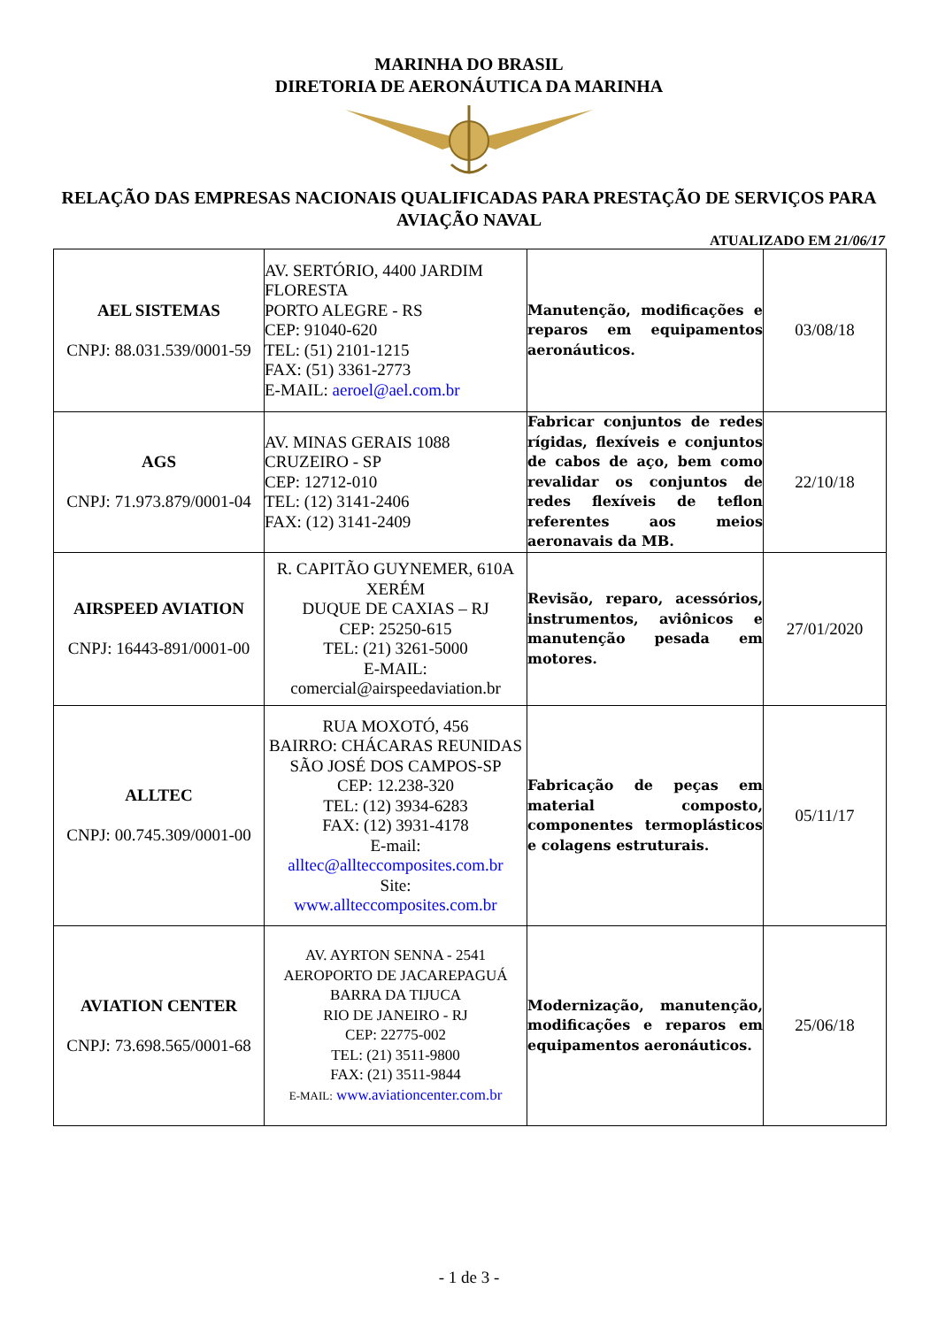MARINHA DO BRASIL
DIRETORIA DE AERONÁUTICA DA MARINHA
RELAÇÃO DAS EMPRESAS NACIONAIS QUALIFICADAS PARA PRESTAÇÃO DE SERVIÇOS PARA AVIAÇÃO NAVAL
ATUALIZADO EM 21/06/17
| AEL SISTEMAS CNPJ: 88.031.539/0001-59 | AV. SERTÓRIO, 4400 JARDIM FLORESTA PORTO ALEGRE - RS CEP: 91040-620 TEL: (51) 2101-1215 FAX: (51) 3361-2773 E-MAIL: aeroel@ael.com.br | Manutenção, modificações e reparos em equipamentos aeronáuticos. | 03/08/18 |
| AGS CNPJ: 71.973.879/0001-04 | AV. MINAS GERAIS 1088 CRUZEIRO - SP CEP: 12712-010 TEL: (12) 3141-2406 FAX: (12) 3141-2409 | Fabricar conjuntos de redes rígidas, flexíveis e conjuntos de cabos de aço, bem como revalidar os conjuntos de redes flexíveis de teflon referentes aos meios aeronavais da MB. | 22/10/18 |
| AIRSPEED AVIATION CNPJ: 16443-891/0001-00 | R. CAPITÃO GUYNEMER, 610A XERÉM DUQUE DE CAXIAS – RJ CEP: 25250-615 TEL: (21) 3261-5000 E-MAIL: comercial@airspeedaviation.br | Revisão, reparo, acessórios, instrumentos, aviônicos e manutenção pesada em motores. | 27/01/2020 |
| ALLTEC CNPJ: 00.745.309/0001-00 | RUA MOXOTÓ, 456 BAIRRO: CHÁCARAS REUNIDAS SÃO JOSÉ DOS CAMPOS-SP CEP: 12.238-320 TEL: (12) 3934-6283 FAX: (12) 3931-4178 E-mail: alltec@allteccomposites.com.br Site: www.allteccomposites.com.br | Fabricação de peças em material composto, componentes termoplásticos e colagens estruturais. | 05/11/17 |
| AVIATION CENTER CNPJ: 73.698.565/0001-68 | AV. AYRTON SENNA - 2541 AEROPORTO DE JACAREPAGUÁ BARRA DA TIJUCA RIO DE JANEIRO - RJ CEP: 22775-002 TEL: (21) 3511-9800 FAX: (21) 3511-9844 E-MAIL: www.aviationcenter.com.br | Modernização, manutenção, modificações e reparos em equipamentos aeronáuticos. | 25/06/18 |
- 1 de 3 -